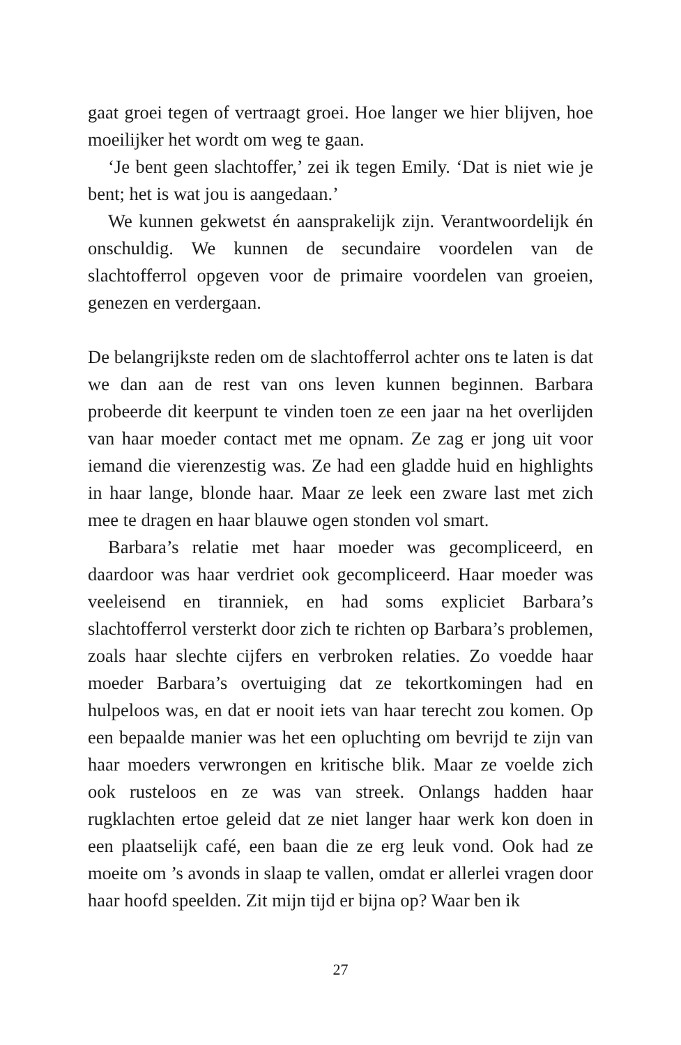gaat groei tegen of vertraagt groei. Hoe langer we hier blijven, hoe moeilijker het wordt om weg te gaan.
‘Je bent geen slachtoffer,’ zei ik tegen Emily. ‘Dat is niet wie je bent; het is wat jou is aangedaan.’
We kunnen gekwetst én aansprakelijk zijn. Verantwoordelijk én onschuldig. We kunnen de secundaire voordelen van de slachtofferrol opgeven voor de primaire voordelen van groeien, genezen en verdergaan.
De belangrijkste reden om de slachtofferrol achter ons te laten is dat we dan aan de rest van ons leven kunnen beginnen. Barbara probeerde dit keerpunt te vinden toen ze een jaar na het overlijden van haar moeder contact met me opnam. Ze zag er jong uit voor iemand die vierenzestig was. Ze had een gladde huid en highlights in haar lange, blonde haar. Maar ze leek een zware last met zich mee te dragen en haar blauwe ogen stonden vol smart.
Barbara’s relatie met haar moeder was gecompliceerd, en daardoor was haar verdriet ook gecompliceerd. Haar moeder was veeleisend en tiranniek, en had soms expliciet Barbara’s slachtofferrol versterkt door zich te richten op Barbara’s problemen, zoals haar slechte cijfers en verbroken relaties. Zo voedde haar moeder Barbara’s overtuiging dat ze tekortkomingen had en hulpeloos was, en dat er nooit iets van haar terecht zou komen. Op een bepaalde manier was het een opluchting om bevrijd te zijn van haar moeders verwrongen en kritische blik. Maar ze voelde zich ook rusteloos en ze was van streek. Onlangs hadden haar rugklachten ertoe geleid dat ze niet langer haar werk kon doen in een plaatselijk café, een baan die ze erg leuk vond. Ook had ze moeite om ’s avonds in slaap te vallen, omdat er allerlei vragen door haar hoofd speelden. Zit mijn tijd er bijna op? Waar ben ik
27